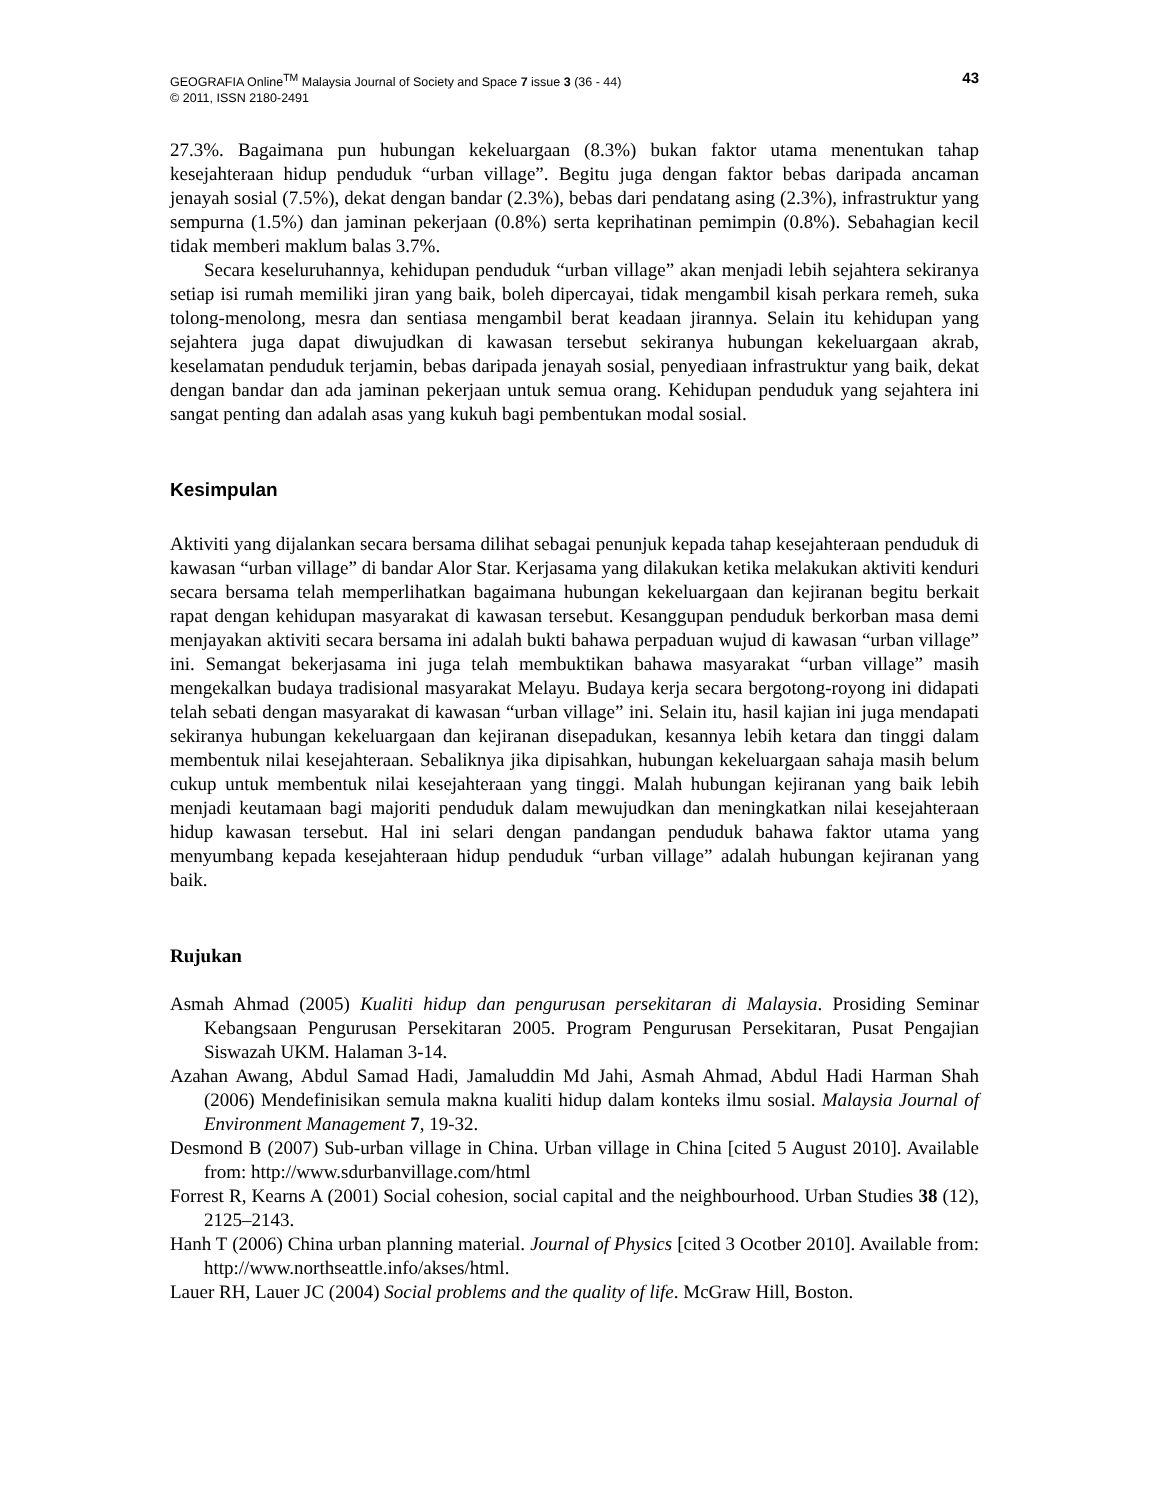GEOGRAFIA Online<sup>TM</sup> Malaysia Journal of Society and Space 7 issue 3 (36 - 44)
© 2011, ISSN 2180-2491
43
27.3%. Bagaimana pun hubungan kekeluargaan (8.3%) bukan faktor utama menentukan tahap kesejahteraan hidup penduduk “urban village”. Begitu juga dengan faktor bebas daripada ancaman jenayah sosial (7.5%), dekat dengan bandar (2.3%), bebas dari pendatang asing (2.3%), infrastruktur yang sempurna (1.5%) dan jaminan pekerjaan (0.8%) serta keprihatinan pemimpin (0.8%). Sebahagian kecil tidak memberi maklum balas 3.7%.
Secara keseluruhannya, kehidupan penduduk “urban village” akan menjadi lebih sejahtera sekiranya setiap isi rumah memiliki jiran yang baik, boleh dipercayai, tidak mengambil kisah perkara remeh, suka tolong-menolong, mesra dan sentiasa mengambil berat keadaan jirannya. Selain itu kehidupan yang sejahtera juga dapat diwujudkan di kawasan tersebut sekiranya hubungan kekeluargaan akrab, keselamatan penduduk terjamin, bebas daripada jenayah sosial, penyediaan infrastruktur yang baik, dekat dengan bandar dan ada jaminan pekerjaan untuk semua orang. Kehidupan penduduk yang sejahtera ini sangat penting dan adalah asas yang kukuh bagi pembentukan modal sosial.
Kesimpulan
Aktiviti yang dijalankan secara bersama dilihat sebagai penunjuk kepada tahap kesejahteraan penduduk di kawasan “urban village” di bandar Alor Star. Kerjasama yang dilakukan ketika melakukan aktiviti kenduri secara bersama telah memperlihatkan bagaimana hubungan kekeluargaan dan kejiranan begitu berkait rapat dengan kehidupan masyarakat di kawasan tersebut. Kesanggupan penduduk berkorban masa demi menjayakan aktiviti secara bersama ini adalah bukti bahawa perpaduan wujud di kawasan “urban village” ini. Semangat bekerjasama ini juga telah membuktikan bahawa masyarakat “urban village” masih mengekalkan budaya tradisional masyarakat Melayu. Budaya kerja secara bergotong-royong ini didapati telah sebati dengan masyarakat di kawasan “urban village” ini. Selain itu, hasil kajian ini juga mendapati sekiranya hubungan kekeluargaan dan kejiranan disepadukan, kesannya lebih ketara dan tinggi dalam membentuk nilai kesejahteraan. Sebaliknya jika dipisahkan, hubungan kekeluargaan sahaja masih belum cukup untuk membentuk nilai kesejahteraan yang tinggi. Malah hubungan kejiranan yang baik lebih menjadi keutamaan bagi majoriti penduduk dalam mewujudkan dan meningkatkan nilai kesejahteraan hidup kawasan tersebut. Hal ini selari dengan pandangan penduduk bahawa faktor utama yang menyumbang kepada kesejahteraan hidup penduduk “urban village” adalah hubungan kejiranan yang baik.
Rujukan
Asmah Ahmad (2005) Kualiti hidup dan pengurusan persekitaran di Malaysia. Prosiding Seminar Kebangsaan Pengurusan Persekitaran 2005. Program Pengurusan Persekitaran, Pusat Pengajian Siswazah UKM. Halaman 3-14.
Azahan Awang, Abdul Samad Hadi, Jamaluddin Md Jahi, Asmah Ahmad, Abdul Hadi Harman Shah (2006) Mendefinisikan semula makna kualiti hidup dalam konteks ilmu sosial. Malaysia Journal of Environment Management 7, 19-32.
Desmond B (2007) Sub-urban village in China. Urban village in China [cited 5 August 2010]. Available from: http://www.sdurbanvillage.com/html
Forrest R, Kearns A (2001) Social cohesion, social capital and the neighbourhood. Urban Studies 38 (12), 2125–2143.
Hanh T (2006) China urban planning material. Journal of Physics [cited 3 Ocotber 2010]. Available from: http://www.northseattle.info/akses/html.
Lauer RH, Lauer JC (2004) Social problems and the quality of life. McGraw Hill, Boston.